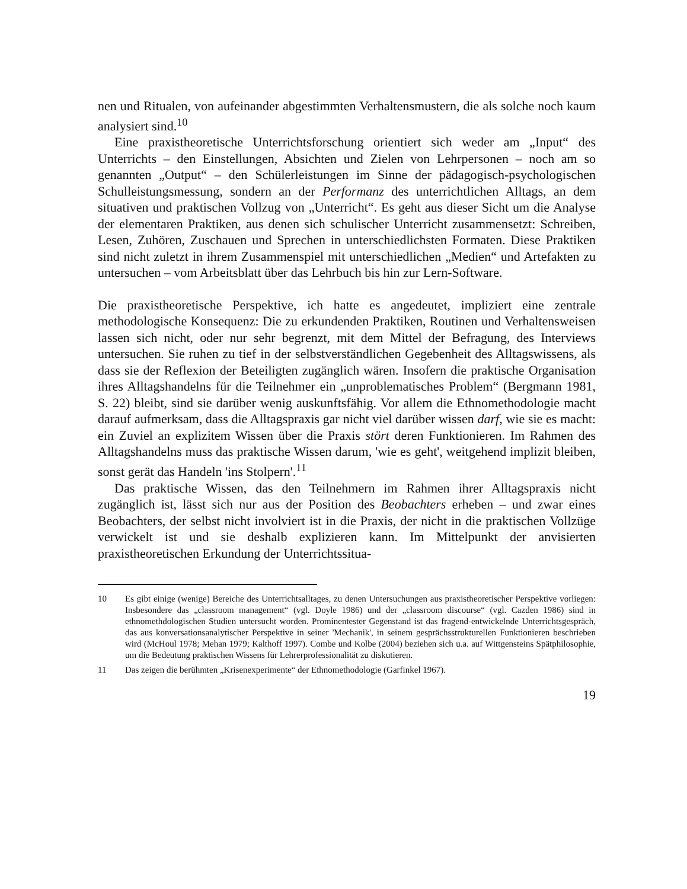nen und Ritualen, von aufeinander abgestimmten Verhaltensmustern, die als solche noch kaum analysiert sind.<sup>10</sup>
Eine praxistheoretische Unterrichtsforschung orientiert sich weder am „Input“ des Unterrichts – den Einstellungen, Absichten und Zielen von Lehrpersonen – noch am so genannten „Output“ – den Schülerleistungen im Sinne der pädagogisch-psychologischen Schulleistungsmessung, sondern an der Performanz des unterrichtlichen Alltags, an dem situativen und praktischen Vollzug von „Unterricht“. Es geht aus dieser Sicht um die Analyse der elementaren Praktiken, aus denen sich schulischer Unterricht zusammensetzt: Schreiben, Lesen, Zuhören, Zuschauen und Sprechen in unterschiedlichsten Formaten. Diese Praktiken sind nicht zuletzt in ihrem Zusammenspiel mit unterschiedlichen „Medien“ und Artefakten zu untersuchen – vom Arbeitsblatt über das Lehrbuch bis hin zur Lern-Software.
Die praxistheoretische Perspektive, ich hatte es angedeutet, impliziert eine zentrale methodologische Konsequenz: Die zu erkundenden Praktiken, Routinen und Verhaltensweisen lassen sich nicht, oder nur sehr begrenzt, mit dem Mittel der Befragung, des Interviews untersuchen. Sie ruhen zu tief in der selbstverständlichen Gegebenheit des Alltagswissens, als dass sie der Reflexion der Beteiligten zugänglich wären. Insofern die praktische Organisation ihres Alltagshandelns für die Teilnehmer ein „unproblematisches Problem“ (Bergmann 1981, S. 22) bleibt, sind sie darüber wenig auskunftsfähig. Vor allem die Ethnomethodologie macht darauf aufmerksam, dass die Alltagspraxis gar nicht viel darüber wissen darf, wie sie es macht: ein Zuviel an explizitem Wissen über die Praxis stört deren Funktionieren. Im Rahmen des Alltagshandelns muss das praktische Wissen darum, 'wie es geht', weitgehend implizit bleiben, sonst gerät das Handeln 'ins Stolpern'.<sup>11</sup>
Das praktische Wissen, das den Teilnehmern im Rahmen ihrer Alltagspraxis nicht zugänglich ist, lässt sich nur aus der Position des Beobachters erheben – und zwar eines Beobachters, der selbst nicht involviert ist in die Praxis, der nicht in die praktischen Vollzüge verwickelt ist und sie deshalb explizieren kann. Im Mittelpunkt der anvisierten praxistheoretischen Erkundung der Unterrichtssitua-
10 Es gibt einige (wenige) Bereiche des Unterrichtsalltages, zu denen Untersuchungen aus praxistheoretischer Perspektive vorliegen: Insbesondere das „classroom management“ (vgl. Doyle 1986) und der „classroom discourse“ (vgl. Cazden 1986) sind in ethnomethdologischen Studien untersucht worden. Prominentester Gegenstand ist das fragend-entwickelnde Unterrichtsgespräch, das aus konversationsanalytischer Perspektive in seiner 'Mechanik', in seinem gesprächsstrukturellen Funktionieren beschrieben wird (McHoul 1978; Mehan 1979; Kalthoff 1997). Combe und Kolbe (2004) beziehen sich u.a. auf Wittgensteins Spätphilosophie, um die Bedeutung praktischen Wissens für Lehrerprofessionalität zu diskutieren.
11 Das zeigen die berühmten „Krisenexperimente“ der Ethnomethodologie (Garfinkel 1967).
19